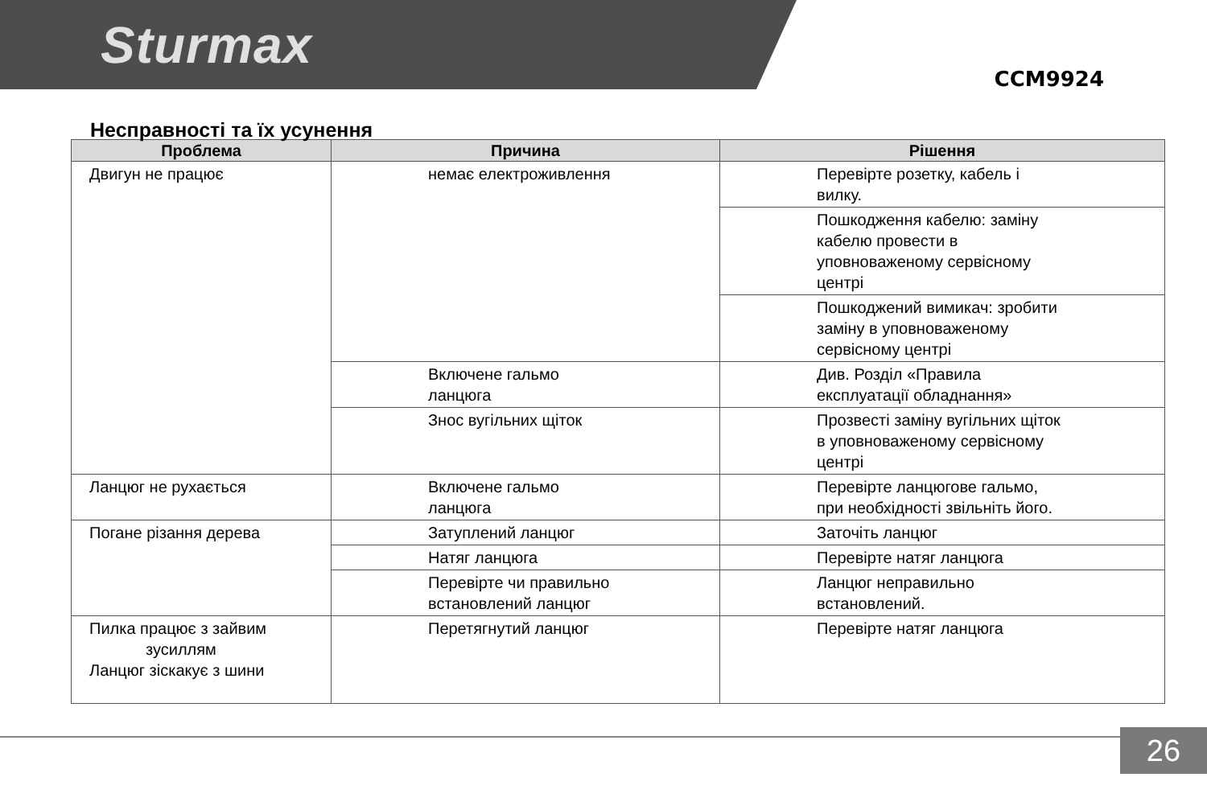Sturmax
CCM9924
Несправності та їх усунення
| Проблема | Причина | Рішення |
| --- | --- | --- |
| Двигун не працює | немає електроживлення | Перевірте розетку, кабель і вилку. |
| | | Пошкодження кабелю: заміну кабелю провести в уповноваженому сервісному центрі |
| | | Пошкоджений вимикач: зробити заміну в уповноваженому сервісному центрі |
| | Включене гальмо ланцюга | Див. Розділ «Правила експлуатації обладнання» |
| | Знос вугільних щіток | Прозвесті заміну вугільних щіток в уповноваженому сервісному центрі |
| Ланцюг не рухається | Включене гальмо ланцюга | Перевірте ланцюгове гальмо, при необхідності звільніть його. |
| Погане різання дерева | Затуплений ланцюг | Заточіть ланцюг |
| | Натяг ланцюга | Перевірте натяг ланцюга |
| | Перевірте чи правильно встановлений ланцюг | Ланцюг неправильно встановлений. |
| Пилка працює з зайвим зусиллям Ланцюг зіскакує з шини | Перетягнутий ланцюг | Перевірте натяг ланцюга |
26